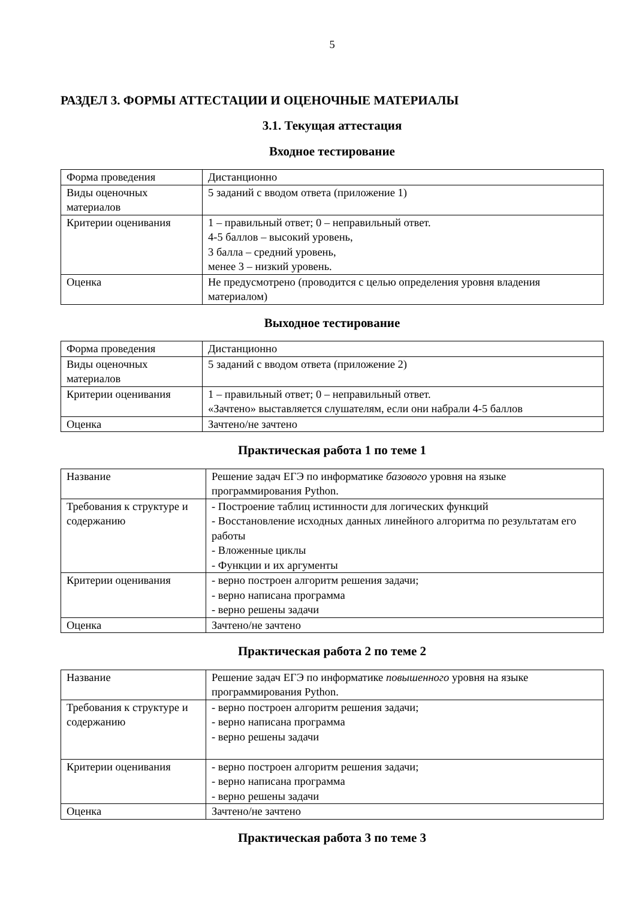5
РАЗДЕЛ 3. ФОРМЫ АТТЕСТАЦИИ И ОЦЕНОЧНЫЕ МАТЕРИАЛЫ
3.1. Текущая аттестация
Входное тестирование
| Форма проведения | Дистанционно |
| Виды оценочных материалов | 5 заданий с вводом ответа (приложение 1) |
| Критерии оценивания | 1 – правильный ответ; 0 – неправильный ответ. 4-5 баллов – высокий уровень, 3 балла – средний уровень, менее 3 – низкий уровень. |
| Оценка | Не предусмотрено (проводится с целью определения уровня владения материалом) |
Выходное тестирование
| Форма проведения | Дистанционно |
| Виды оценочных материалов | 5 заданий с вводом ответа (приложение 2) |
| Критерии оценивания | 1 – правильный ответ; 0 – неправильный ответ. «Зачтено» выставляется слушателям, если они набрали 4-5 баллов |
| Оценка | Зачтено/не зачтено |
Практическая работа 1 по теме 1
| Название | Решение задач ЕГЭ по информатике базового уровня на языке программирования Python. |
| Требования к структуре и содержанию | - Построение таблиц истинности для логических функций - Восстановление исходных данных линейного алгоритма по результатам его работы - Вложенные циклы - Функции и их аргументы |
| Критерии оценивания | - верно построен алгоритм решения задачи; - верно написана программа - верно решены задачи |
| Оценка | Зачтено/не зачтено |
Практическая работа 2 по теме 2
| Название | Решение задач ЕГЭ по информатике повышенного уровня на языке программирования Python. |
| Требования к структуре и содержанию | - верно построен алгоритм решения задачи; - верно написана программа - верно решены задачи |
| Критерии оценивания | - верно построен алгоритм решения задачи; - верно написана программа - верно решены задачи |
| Оценка | Зачтено/не зачтено |
Практическая работа 3 по теме 3